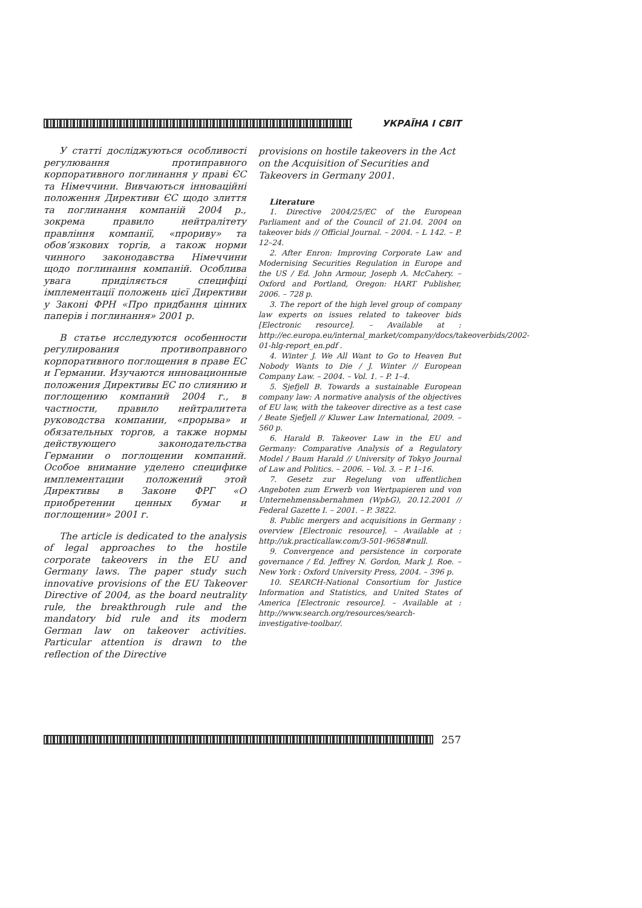УКРАЇНА І СВІТ
У статті досліджуються особливості регулювання протиправного корпоративного поглинання у праві ЄС та Німеччини. Вивчаються інноваційні положення Директиви ЄС щодо злиття та поглинання компаній 2004 р., зокрема правило нейтралітету правління компанії, «прориву» та обов’язкових торгів, а також норми чинного законодавства Німеччини щодо поглинання компаній. Особлива увага приділяється специфіці імплементації положень цієї Директиви у Законі ФРН «Про придбання цінних паперів і поглинання» 2001 р.
В статье исследуются особенности регулирования противоправного корпоративного поглощения в праве ЕС и Германии. Изучаются инновационные положения Директивы ЕС по слиянию и поглощению компаний 2004 г., в частности, правило нейтралитета руководства компании, «прорыва» и обязательных торгов, а также нормы действующего законодательства Германии о поглощении компаний. Особое внимание уделено специфике имплементации положений этой Директивы в Законе ФРГ «О приобретении ценных бумаг и поглощении» 2001 г.
The article is dedicated to the analysis of legal approaches to the hostile corporate takeovers in the EU and Germany laws. The paper study such innovative provisions of the EU Takeover Directive of 2004, as the board neutrality rule, the breakthrough rule and the mandatory bid rule and its modern German law on takeover activities. Particular attention is drawn to the reflection of the Directive
provisions on hostile takeovers in the Act on the Acquisition of Securities and Takeovers in Germany 2001.
Literature
1. Directive 2004/25/EC of the European Parliament and of the Council of 21.04. 2004 on takeover bids // Official Journal. – 2004. – L 142. – P. 12–24.
2. After Enron: Improving Corporate Law and Modernising Securities Regulation in Europe and the US / Ed. John Armour, Joseph A. McCahery. – Oxford and Portland, Oregon: HART Publisher, 2006. – 728 p.
3. The report of the high level group of company law experts on issues related to takeover bids [Electronic resource]. – Available at : http://ec.europa.eu/internal_market/company/docs/takeoverbids/2002-01-hlg-report_en.pdf .
4. Winter J. We All Want to Go to Heaven But Nobody Wants to Die / J. Winter // European Company Law. – 2004. – Vol. 1. – P. 1–4.
5. Sjefjell B. Towards a sustainable European company law: A normative analysis of the objectives of EU law, with the takeover directive as a test case / Beate Sjefjell // Kluwer Law International, 2009. – 560 p.
6. Harald B. Takeover Law in the EU and Germany: Comparative Analysis of a Regulatory Model / Baum Harald // University of Tokyo Journal of Law and Politics. – 2006. – Vol. 3. – P. 1–16.
7. Gesetz zur Regelung von uffentlichen Angeboten zum Erwerb von Wertpapieren und von Unternehmensьbernahmen (WpЬG), 20.12.2001 // Federal Gazette I. – 2001. – P. 3822.
8. Public mergers and acquisitions in Germany : overview [Electronic resource]. – Available at : http://uk.practicallaw.com/3-501-9658#null.
9. Convergence and persistence in corporate governance / Ed. Jeffrey N. Gordon, Mark J. Roe. – New York : Oxford University Press, 2004. – 396 p.
10. SEARCH-National Consortium for Justice Information and Statistics, and United States of America [Electronic resource]. – Available at : http://www.search.org/resources/search-investigative-toolbar/.
257